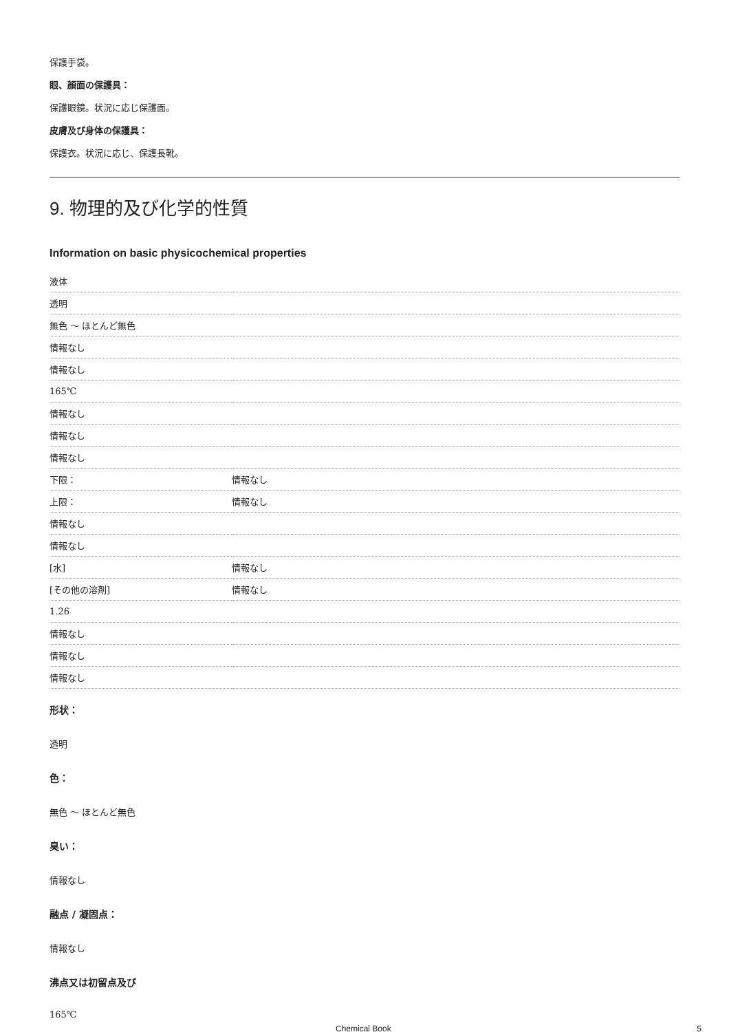保護手袋。
眼、顔面の保護具：
保護眼鏡。状況に応じ保護面。
皮膚及び身体の保護具：
保護衣。状況に応じ、保護長靴。
9. 物理的及び化学的性質
Information on basic physicochemical properties
| 液体 | |
| 透明 | |
| 無色 ～ ほとんど無色 | |
| 情報なし | |
| 情報なし | |
| 165℃ | |
| 情報なし | |
| 情報なし | |
| 情報なし | |
| 下限： | 情報なし |
| 上限： | 情報なし |
| 情報なし | |
| 情報なし | |
| [水] | 情報なし |
| [その他の溶剤] | 情報なし |
| 1.26 | |
| 情報なし | |
| 情報なし | |
| 情報なし | |
形状：
透明
色：
無色 ～ ほとんど無色
臭い：
情報なし
融点 / 凝固点：
情報なし
沸点又は初留点及び
165℃
Chemical Book 5